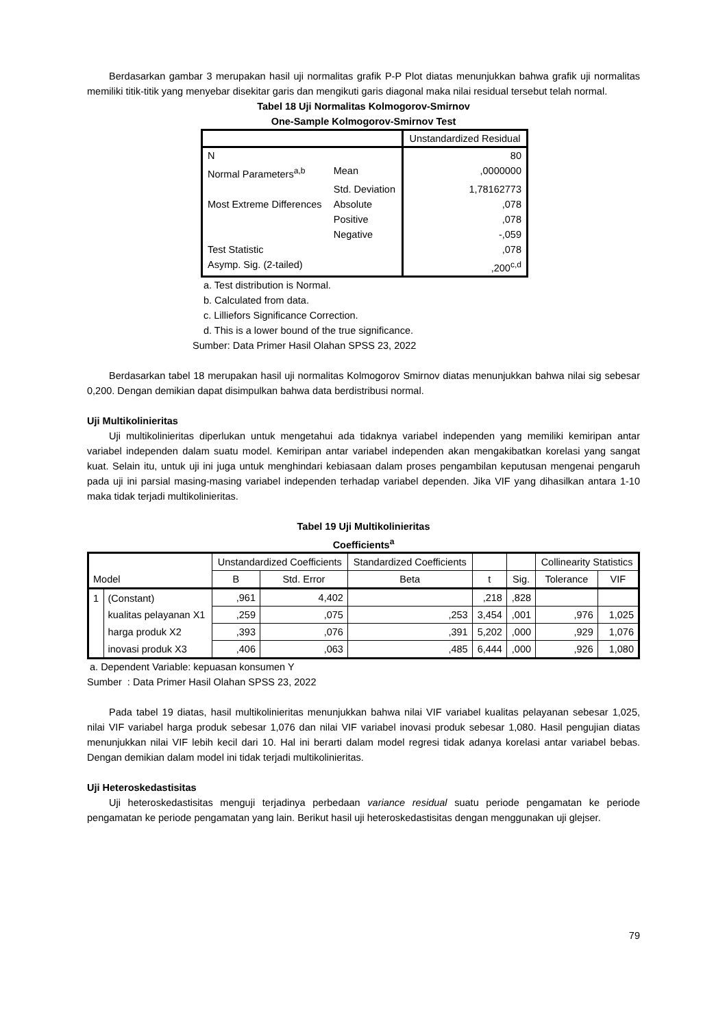Berdasarkan gambar 3 merupakan hasil uji normalitas grafik P-P Plot diatas menunjukkan bahwa grafik uji normalitas memiliki titik-titik yang menyebar disekitar garis dan mengikuti garis diagonal maka nilai residual tersebut telah normal.
Tabel 18 Uji Normalitas Kolmogorov-Smirnov
One-Sample Kolmogorov-Smirnov Test
| | | Unstandardized Residual |
| N | | 80 |
| Normal Parameters<sup>a,b</sup> | Mean | ,0000000 |
| | Std. Deviation | 1,78162773 |
| Most Extreme Differences | Absolute | ,078 |
| | Positive | ,078 |
| | Negative | -,059 |
| Test Statistic | | ,078 |
| Asymp. Sig. (2-tailed) | | ,200<sup>c,d</sup> |
a. Test distribution is Normal.
b. Calculated from data.
c. Lilliefors Significance Correction.
d. This is a lower bound of the true significance.
Sumber: Data Primer Hasil Olahan SPSS 23, 2022
Berdasarkan tabel 18 merupakan hasil uji normalitas Kolmogorov Smirnov diatas menunjukkan bahwa nilai sig sebesar 0,200. Dengan demikian dapat disimpulkan bahwa data berdistribusi normal.
Uji Multikolinieritas
Uji multikolinieritas diperlukan untuk mengetahui ada tidaknya variabel independen yang memiliki kemiripan antar variabel independen dalam suatu model. Kemiripan antar variabel independen akan mengakibatkan korelasi yang sangat kuat. Selain itu, untuk uji ini juga untuk menghindari kebiasaan dalam proses pengambilan keputusan mengenai pengaruh pada uji ini parsial masing-masing variabel independen terhadap variabel dependen. Jika VIF yang dihasilkan antara 1-10 maka tidak terjadi multikolinieritas.
Tabel 19 Uji Multikolinieritas
Coefficients<sup>a</sup>
| | | Unstandardized Coefficients | | Standardized Coefficients | | | Collinearity Statistics | |
| Model | | B | Std. Error | Beta | t | Sig. | Tolerance | VIF |
| 1 | (Constant) | ,961 | 4,402 | | ,218 | ,828 | | |
| | kualitas pelayanan X1 | ,259 | ,075 | ,253 | 3,454 | ,001 | ,976 | 1,025 |
| | harga produk X2 | ,393 | ,076 | ,391 | 5,202 | ,000 | ,929 | 1,076 |
| | inovasi produk X3 | ,406 | ,063 | ,485 | 6,444 | ,000 | ,926 | 1,080 |
a. Dependent Variable: kepuasan konsumen Y
Sumber : Data Primer Hasil Olahan SPSS 23, 2022
Pada tabel 19 diatas, hasil multikolinieritas menunjukkan bahwa nilai VIF variabel kualitas pelayanan sebesar 1,025, nilai VIF variabel harga produk sebesar 1,076 dan nilai VIF variabel inovasi produk sebesar 1,080. Hasil pengujian diatas menunjukkan nilai VIF lebih kecil dari 10. Hal ini berarti dalam model regresi tidak adanya korelasi antar variabel bebas. Dengan demikian dalam model ini tidak terjadi multikolinieritas.
Uji Heteroskedastisitas
Uji heteroskedastisitas menguji terjadinya perbedaan variance residual suatu periode pengamatan ke periode pengamatan ke periode pengamatan yang lain. Berikut hasil uji heteroskedastisitas dengan menggunakan uji glejser.
79